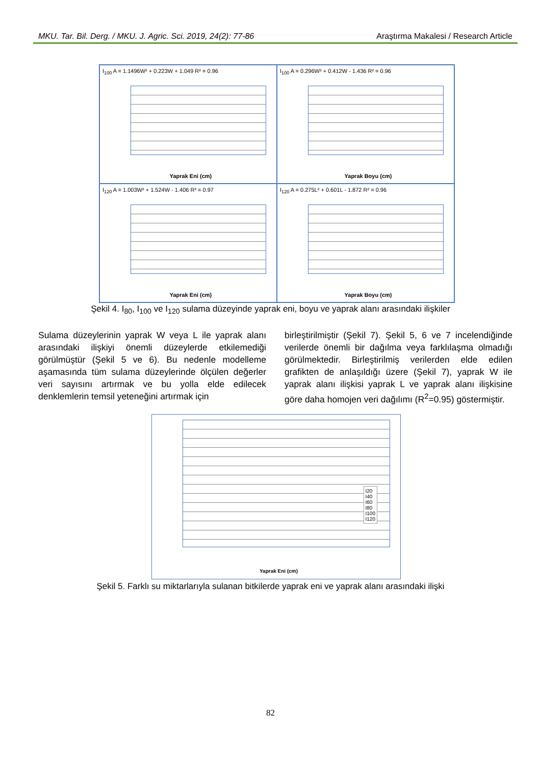MKU. Tar. Bil. Derg. / MKU. J. Agric. Sci. 2019, 24(2): 77-86 Araştırma Makalesi / Research Article
I<sub>100</sub> A = 1.1496W² + 0.223W + 1.049 R² = 0.96
Yaprak Eni (cm)
I<sub>100</sub> A = 0.296W² + 0.412W - 1.436 R² = 0.96
Yaprak Boyu (cm)
I<sub>120</sub> A = 1.003W² + 1.524W - 1.406 R² = 0.97
Yaprak Eni (cm)
I<sub>120</sub> A = 0.275L² + 0.601L - 1.872 R² = 0.96
Yaprak Boyu (cm)
Şekil 4. I<sub>80</sub>, I<sub>100</sub> ve I<sub>120</sub> sulama düzeyinde yaprak eni, boyu ve yaprak alanı arasındaki ilişkiler
Sulama düzeylerinin yaprak W veya L ile yaprak alanı arasındaki ilişkiyi önemli düzeylerde etkilemediği görülmüştür (Şekil 5 ve 6). Bu nedenle modelleme aşamasında tüm sulama düzeylerinde ölçülen değerler veri sayısını artırmak ve bu yolla elde edilecek denklemlerin temsil yeteneğini artırmak için
birleştirilmiştir (Şekil 7). Şekil 5, 6 ve 7 incelendiğinde verilerde önemli bir dağılma veya farklılaşma olmadığı görülmektedir. Birleştirilmiş verilerden elde edilen grafikten de anlaşıldığı üzere (Şekil 7), yaprak W ile yaprak alanı ilişkisi yaprak L ve yaprak alanı ilişkisine göre daha homojen veri dağılımı (R<sup>2</sup>=0.95) göstermiştir.
I20
I40
I60
I80
I100
I120
Yaprak Eni (cm)
Şekil 5. Farklı su miktarlarıyla sulanan bitkilerde yaprak eni ve yaprak alanı arasındaki ilişki
82